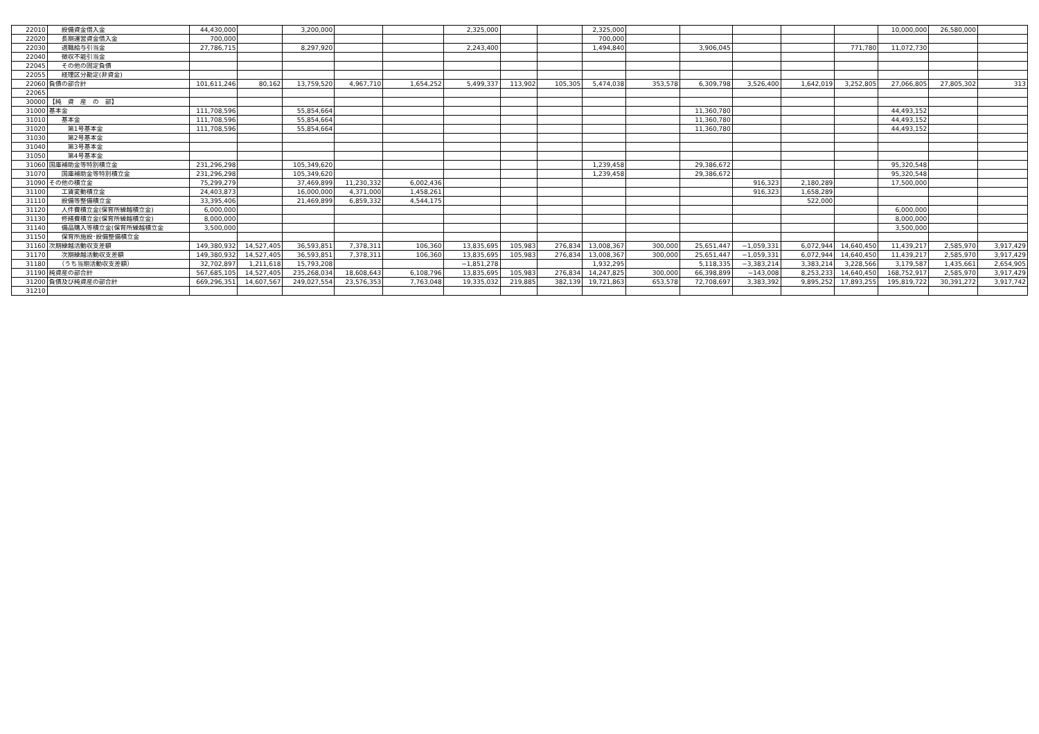| 22010 | 設備資金借入金 | 44,430,000 | | 3,200,000 | | | 2,325,000 | | | 2,325,000 | | | | | | 10,000,000 | 26,580,000 | |
| 22020 | 長期運営資金借入金 | 700,000 | | | | | | | | 700,000 | | | | | | | | |
| 22030 | 退職給与引当金 | 27,786,715 | | 8,297,920 | | | 2,243,400 | | | 1,494,840 | | 3,906,045 | | | 771,780 | 11,072,730 | | |
| 22040 | 徴収不能引当金 | | | | | | | | | | | | | | | | | |
| 22045 | その他の固定負債 | | | | | | | | | | | | | | | | | |
| 22055 | 経理区分勘定(非資金) | | | | | | | | | | | | | | | | | |
| 22060 | 負債の部合計 | 101,611,246 | 80,162 | 13,759,520 | 4,967,710 | 1,654,252 | 5,499,337 | 113,902 | 105,305 | 5,474,038 | 353,578 | 6,309,798 | 3,526,400 | 1,642,019 | 3,252,805 | 27,066,805 | 27,805,302 | 313 |
| 22065 | | | | | | | | | | | | | | | | | | |
| 30000 | 【純 資 産 の 部】 | | | | | | | | | | | | | | | | | |
| 31000 | 基本金 | 111,708,596 | | 55,854,664 | | | | | | | | 11,360,780 | | | | 44,493,152 | | |
| 31010 | 基本金 | 111,708,596 | | 55,854,664 | | | | | | | | 11,360,780 | | | | 44,493,152 | | |
| 31020 | 第1号基本金 | 111,708,596 | | 55,854,664 | | | | | | | | 11,360,780 | | | | 44,493,152 | | |
| 31030 | 第2号基本金 | | | | | | | | | | | | | | | | | |
| 31040 | 第3号基本金 | | | | | | | | | | | | | | | | | |
| 31050 | 第4号基本金 | | | | | | | | | | | | | | | | | |
| 31060 | 国庫補助金等特別積立金 | 231,296,298 | | 105,349,620 | | | | | | 1,239,458 | | 29,386,672 | | | | 95,320,548 | | |
| 31070 | 国庫補助金等特別積立金 | 231,296,298 | | 105,349,620 | | | | | | 1,239,458 | | 29,386,672 | | | | 95,320,548 | | |
| 31090 | その他の積立金 | 75,299,279 | | 37,469,899 | 11,230,332 | 6,002,436 | | | | | | | 916,323 | 2,180,289 | | 17,500,000 | | |
| 31100 | 工賃変動積立金 | 24,403,873 | | 16,000,000 | 4,371,000 | 1,458,261 | | | | | | | 916,323 | 1,658,289 | | | | |
| 31110 | 設備等整備積立金 | 33,395,406 | | 21,469,899 | 6,859,332 | 4,544,175 | | | | | | | | 522,000 | | | | |
| 31120 | 人件費積立金(保育所繰越積立金) | 6,000,000 | | | | | | | | | | | | | | 6,000,000 | | |
| 31130 | 修繕費積立金(保育所繰越積立金) | 8,000,000 | | | | | | | | | | | | | | 8,000,000 | | |
| 31140 | 備品購入等積立金(保育所繰越積立金 | 3,500,000 | | | | | | | | | | | | | | 3,500,000 | | |
| 31150 | 保育所施設･設備整備積立金 | | | | | | | | | | | | | | | | | |
| 31160 | 次期繰越活動収支差額 | 149,380,932 | 14,527,405 | 36,593,851 | 7,378,311 | 106,360 | 13,835,695 | 105,983 | 276,834 | 13,008,367 | 300,000 | 25,651,447 | −1,059,331 | 6,072,944 | 14,640,450 | 11,439,217 | 2,585,970 | 3,917,429 |
| 31170 | 次期繰越活動収支差額 | 149,380,932 | 14,527,405 | 36,593,851 | 7,378,311 | 106,360 | 13,835,695 | 105,983 | 276,834 | 13,008,367 | 300,000 | 25,651,447 | −1,059,331 | 6,072,944 | 14,640,450 | 11,439,217 | 2,585,970 | 3,917,429 |
| 31180 | （うち当期活動収支差額） | 32,702,897 | 1,211,618 | 15,793,208 | | | −1,851,278 | | | 1,932,295 | | 5,118,335 | −3,383,214 | 3,383,214 | 3,228,566 | 3,179,587 | 1,435,661 | 2,654,905 |
| 31190 | 純資産の部合計 | 567,685,105 | 14,527,405 | 235,268,034 | 18,608,643 | 6,108,796 | 13,835,695 | 105,983 | 276,834 | 14,247,825 | 300,000 | 66,398,899 | −143,008 | 8,253,233 | 14,640,450 | 168,752,917 | 2,585,970 | 3,917,429 |
| 31200 | 負債及び純資産の部合計 | 669,296,351 | 14,607,567 | 249,027,554 | 23,576,353 | 7,763,048 | 19,335,032 | 219,885 | 382,139 | 19,721,863 | 653,578 | 72,708,697 | 3,383,392 | 9,895,252 | 17,893,255 | 195,819,722 | 30,391,272 | 3,917,742 |
| 31210 | | | | | | | | | | | | | | | | | | |